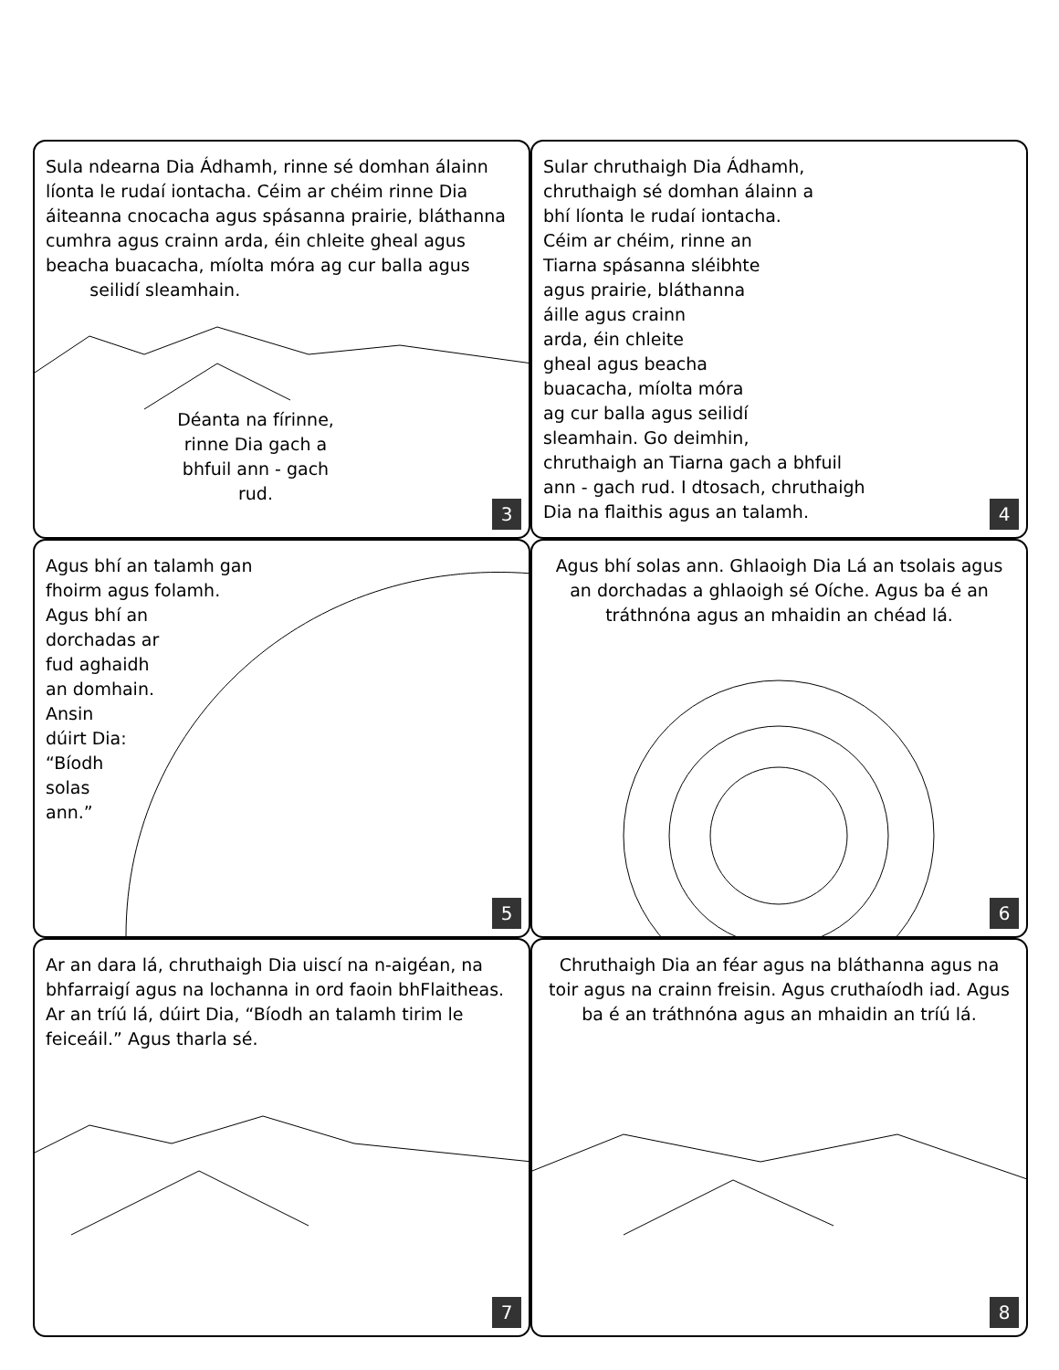Sula ndearna Dia Ádhamh, rinne sé domhan álainn líonta le rudaí iontacha. Céim ar chéim rinne Dia áiteanna cnocacha agus spásanna prairie, bláthanna cumhra agus crainn arda, éin chleite gheal agus beacha buacacha, míolta móra ag cur balla agus
seilidí sleamhain.
Déanta na fírinne, rinne Dia gach a bhfuil ann - gach rud.
3
Sular chruthaigh Dia Ádhamh,
chruthaigh sé domhan álainn a
bhí líonta le rudaí iontacha.
Céim ar chéim, rinne an
Tiarna spásanna sléibhte
agus prairie, bláthanna
áille agus crainn
arda, éin chleite
gheal agus beacha
buacacha, míolta móra
ag cur balla agus seilidí
sleamhain. Go deimhin,
chruthaigh an Tiarna gach a bhfuil
ann - gach rud. I dtosach, chruthaigh
Dia na flaithis agus an talamh.
4
Agus bhí an talamh gan
fhoirm agus folamh.
Agus bhí an
dorchadas ar
fud aghaidh
an domhain.
Ansin
dúirt Dia:
“Bíodh
solas
ann.”
5
Agus bhí solas ann. Ghlaoigh Dia Lá an tsolais agus an dorchadas a ghlaoigh sé Oíche. Agus ba é an tráthnóna agus an mhaidin an chéad lá.
6
Ar an dara lá, chruthaigh Dia uiscí na n-aigéan, na bhfarraigí agus na lochanna in ord faoin bhFlaitheas. Ar an tríú lá, dúirt Dia, “Bíodh an talamh tirim le feiceáil.” Agus tharla sé.
7
Chruthaigh Dia an féar agus na bláthanna agus na toir agus na crainn freisin. Agus cruthaíodh iad. Agus ba é an tráthnóna agus an mhaidin an tríú lá.
8